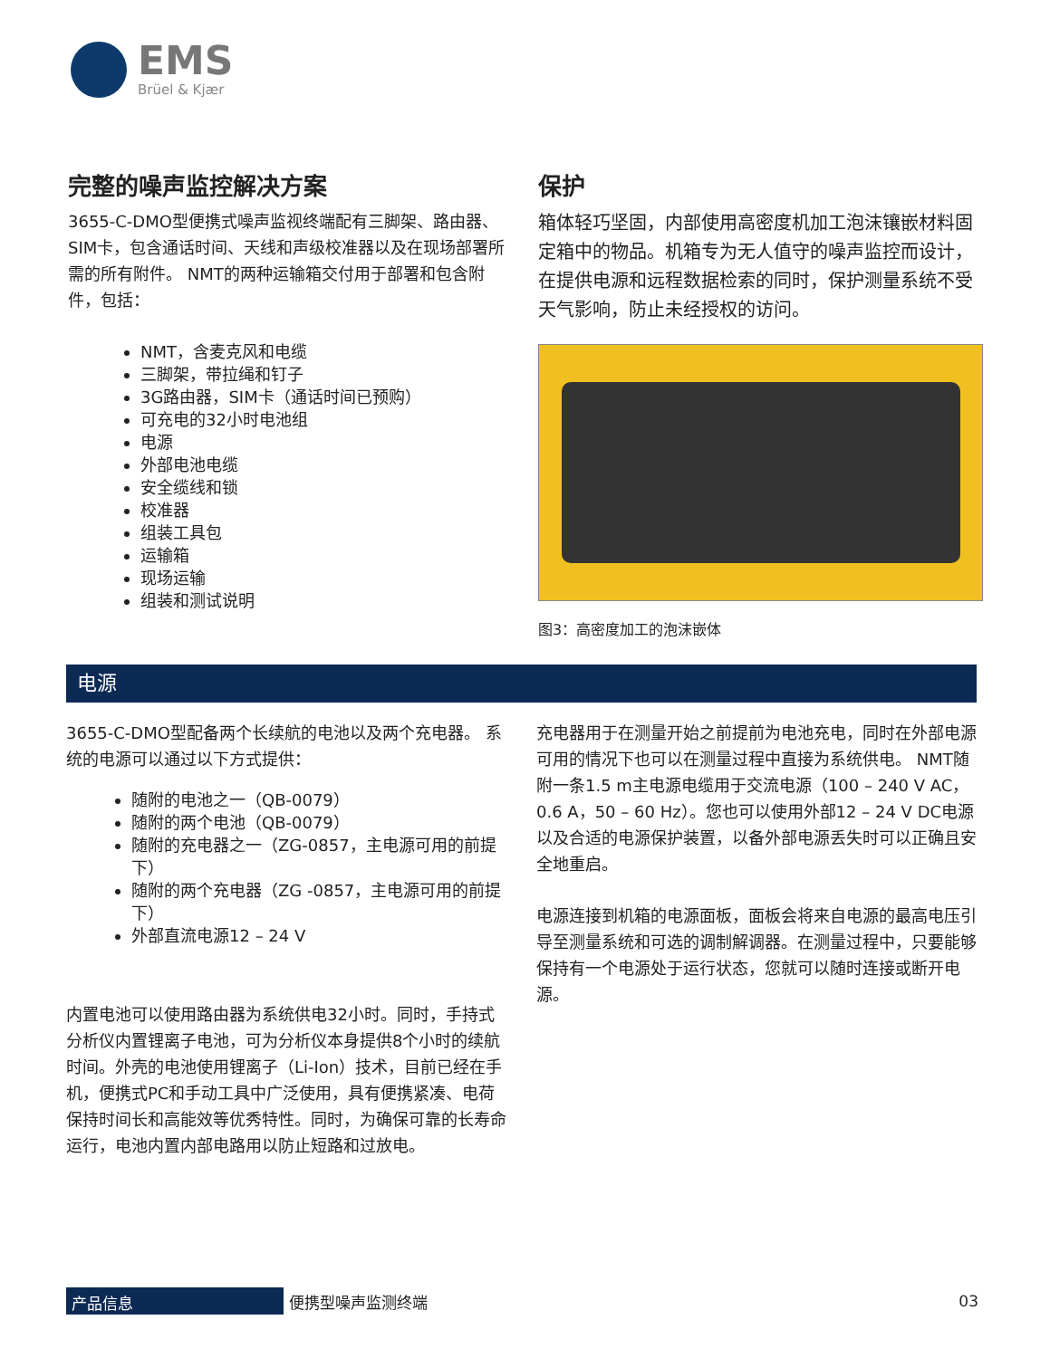EMS
Brüel & Kjær
完整的噪声监控解决方案
3655-C-DMO型便携式噪声监视终端配有三脚架、路由器、SIM卡，包含通话时间、天线和声级校准器以及在现场部署所需的所有附件。 NMT的两种运输箱交付用于部署和包含附件，包括：
NMT，含麦克风和电缆
三脚架，带拉绳和钉子
3G路由器，SIM卡（通话时间已预购）
可充电的32小时电池组
电源
外部电池电缆
安全缆线和锁
校准器
组装工具包
运输箱
现场运输
组装和测试说明
保护
箱体轻巧坚固，内部使用高密度机加工泡沫镶嵌材料固定箱中的物品。机箱专为无人值守的噪声监控而设计，在提供电源和远程数据检索的同时，保护测量系统不受天气影响，防止未经授权的访问。
图3：高密度加工的泡沫嵌体
电源
3655-C-DMO型配备两个长续航的电池以及两个充电器。 系统的电源可以通过以下方式提供：
随附的电池之一（QB-0079）
随附的两个电池（QB-0079）
随附的充电器之一（ZG-0857，主电源可用的前提下）
随附的两个充电器（ZG -0857，主电源可用的前提下）
外部直流电源12 – 24 V
内置电池可以使用路由器为系统供电32小时。同时，手持式分析仪内置锂离子电池，可为分析仪本身提供8个小时的续航时间。外壳的电池使用锂离子（Li-Ion）技术，目前已经在手机，便携式PC和手动工具中广泛使用，具有便携紧凑、电荷保持时间长和高能效等优秀特性。同时，为确保可靠的长寿命运行，电池内置内部电路用以防止短路和过放电。
充电器用于在测量开始之前提前为电池充电，同时在外部电源可用的情况下也可以在测量过程中直接为系统供电。 NMT随附一条1.5 m主电源电缆用于交流电源（100 – 240 V AC，0.6 A，50 – 60 Hz）。您也可以使用外部12 – 24 V DC电源以及合适的电源保护装置，以备外部电源丢失时可以正确且安全地重启。
电源连接到机箱的电源面板，面板会将来自电源的最高电压引导至测量系统和可选的调制解调器。在测量过程中，只要能够保持有一个电源处于运行状态，您就可以随时连接或断开电源。
产品信息
便携型噪声监测终端 03